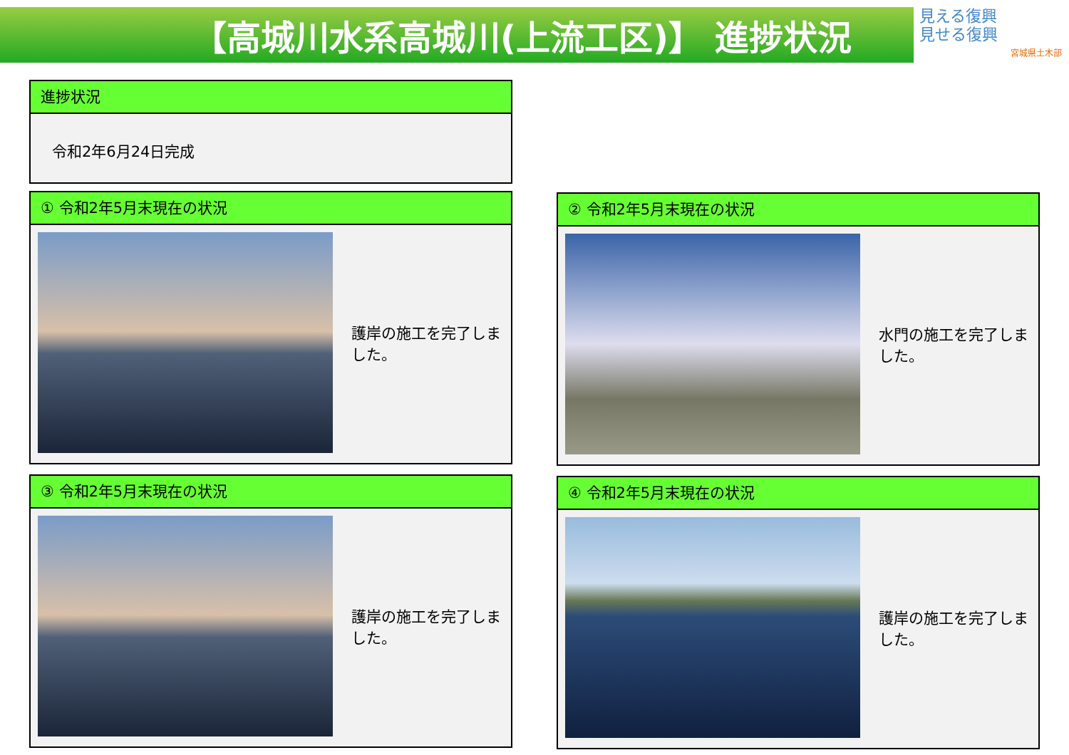【高城川水系高城川(上流工区)】 進捗状況
見える復興
見せる復興
宮城県土木部
進捗状況
令和2年6月24日完成
① 令和2年5月末現在の状況
護岸の施工を完了しました。
② 令和2年5月末現在の状況
水門の施工を完了しました。
③ 令和2年5月末現在の状況
護岸の施工を完了しました。
④ 令和2年5月末現在の状況
護岸の施工を完了しました。